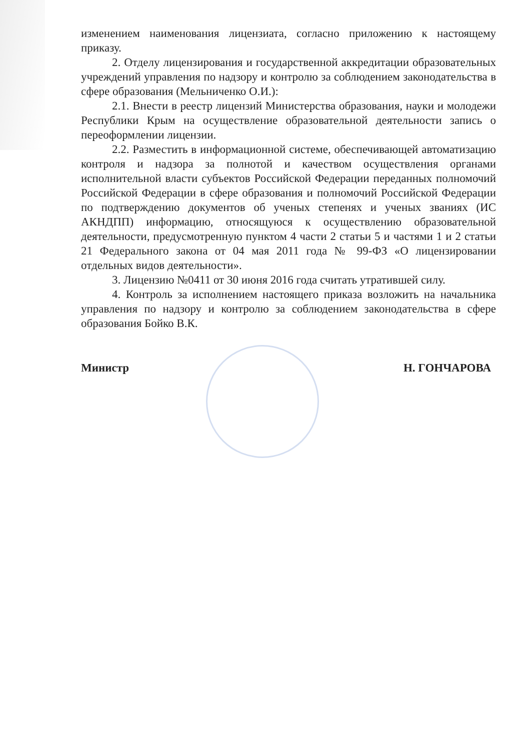изменением наименования лицензиата, согласно приложению к настоящему приказу.
2. Отделу лицензирования и государственной аккредитации образовательных учреждений управления по надзору и контролю за соблюдением законодательства в сфере образования (Мельниченко О.И.):
2.1. Внести в реестр лицензий Министерства образования, науки и молодежи Республики Крым на осуществление образовательной деятельности запись о переоформлении лицензии.
2.2. Разместить в информационной системе, обеспечивающей автоматизацию контроля и надзора за полнотой и качеством осуществления органами исполнительной власти субъектов Российской Федерации переданных полномочий Российской Федерации в сфере образования и полномочий Российской Федерации по подтверждению документов об ученых степенях и ученых званиях (ИС АКНДПП) информацию, относящуюся к осуществлению образовательной деятельности, предусмотренную пунктом 4 части 2 статьи 5 и частями 1 и 2 статьи 21 Федерального закона от 04 мая 2011 года № 99-ФЗ «О лицензировании отдельных видов деятельности».
3. Лицензию №0411 от 30 июня 2016 года считать утратившей силу.
4. Контроль за исполнением настоящего приказа возложить на начальника управления по надзору и контролю за соблюдением законодательства в сфере образования Бойко В.К.
Министр Н. ГОНЧАРОВА